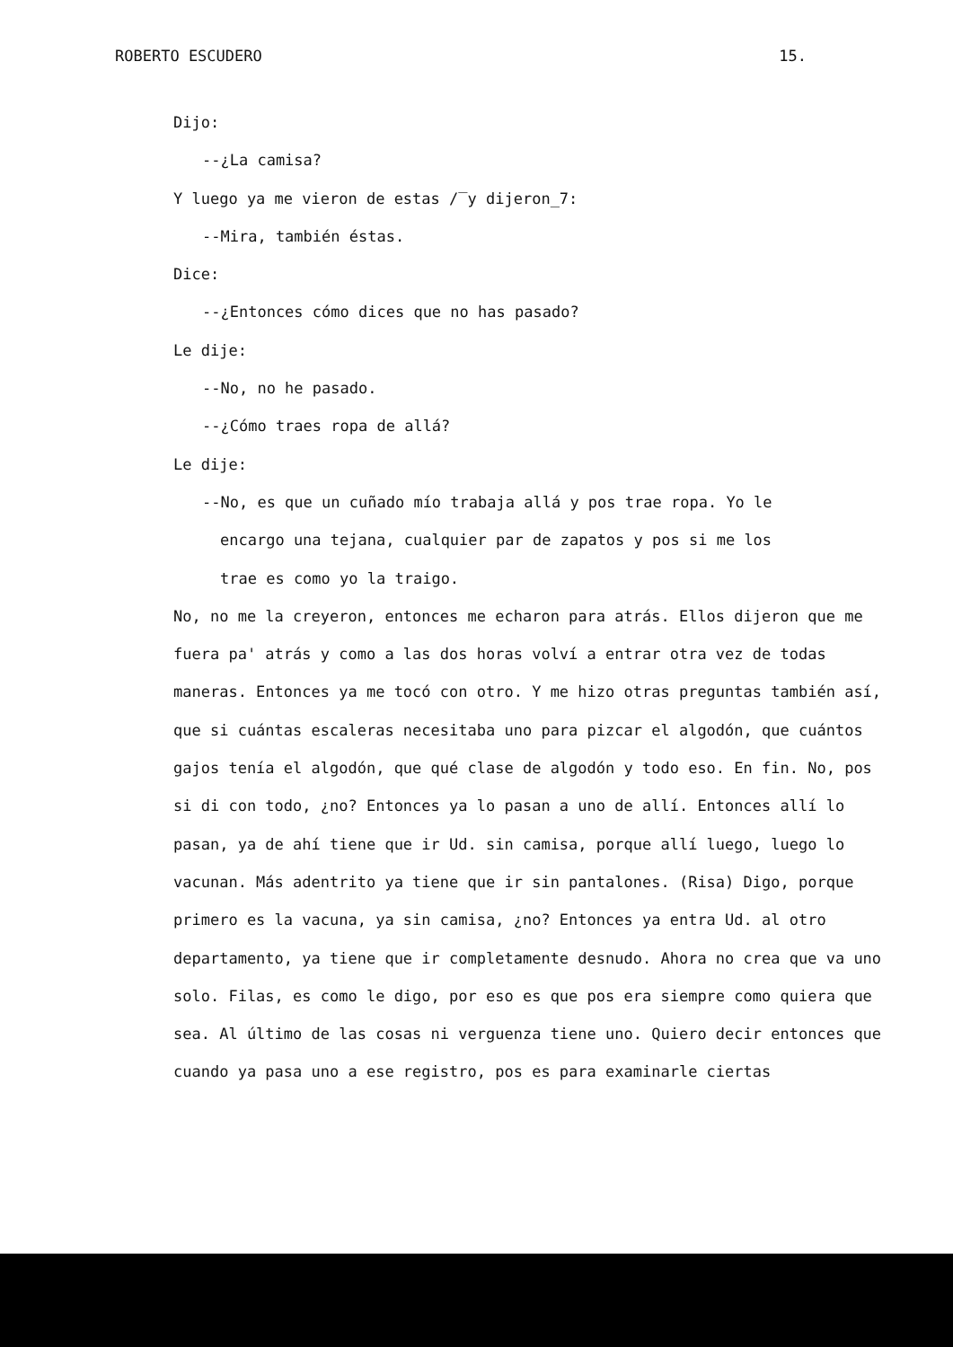ROBERTO ESCUDERO 15.
Dijo:
--¿La camisa?
Y luego ya me vieron de estas /‾y dijeron_7:
--Mira, también éstas.
Dice:
--¿Entonces cómo dices que no has pasado?
Le dije:
--No, no he pasado.
--¿Cómo traes ropa de allá?
Le dije:
--No, es que un cuñado mío trabaja allá y pos trae ropa. Yo le
encargo una tejana, cualquier par de zapatos y pos si me los
trae es como yo la traigo.
No, no me la creyeron, entonces me echaron para atrás. Ellos dijeron que me fuera pa' atrás y como a las dos horas volví a entrar otra vez de todas maneras. Entonces ya me tocó con otro. Y me hizo otras preguntas también así, que si cuántas escaleras necesitaba uno para pizcar el algodón, que cuántos gajos tenía el algodón, que qué clase de algodón y todo eso. En fin. No, pos si di con todo, ¿no? Entonces ya lo pasan a uno de allí. Entonces allí lo pasan, ya de ahí tiene que ir Ud. sin camisa, porque allí luego, luego lo vacunan. Más adentrito ya tiene que ir sin pantalones. (Risa) Digo, porque primero es la vacuna, ya sin camisa, ¿no? Entonces ya entra Ud. al otro departamento, ya tiene que ir completamente desnudo. Ahora no crea que va uno solo. Filas, es como le digo, por eso es que pos era siempre como quiera que sea. Al último de las cosas ni verguenza tiene uno. Quiero decir entonces que cuando ya pasa uno a ese registro, pos es para examinarle ciertas